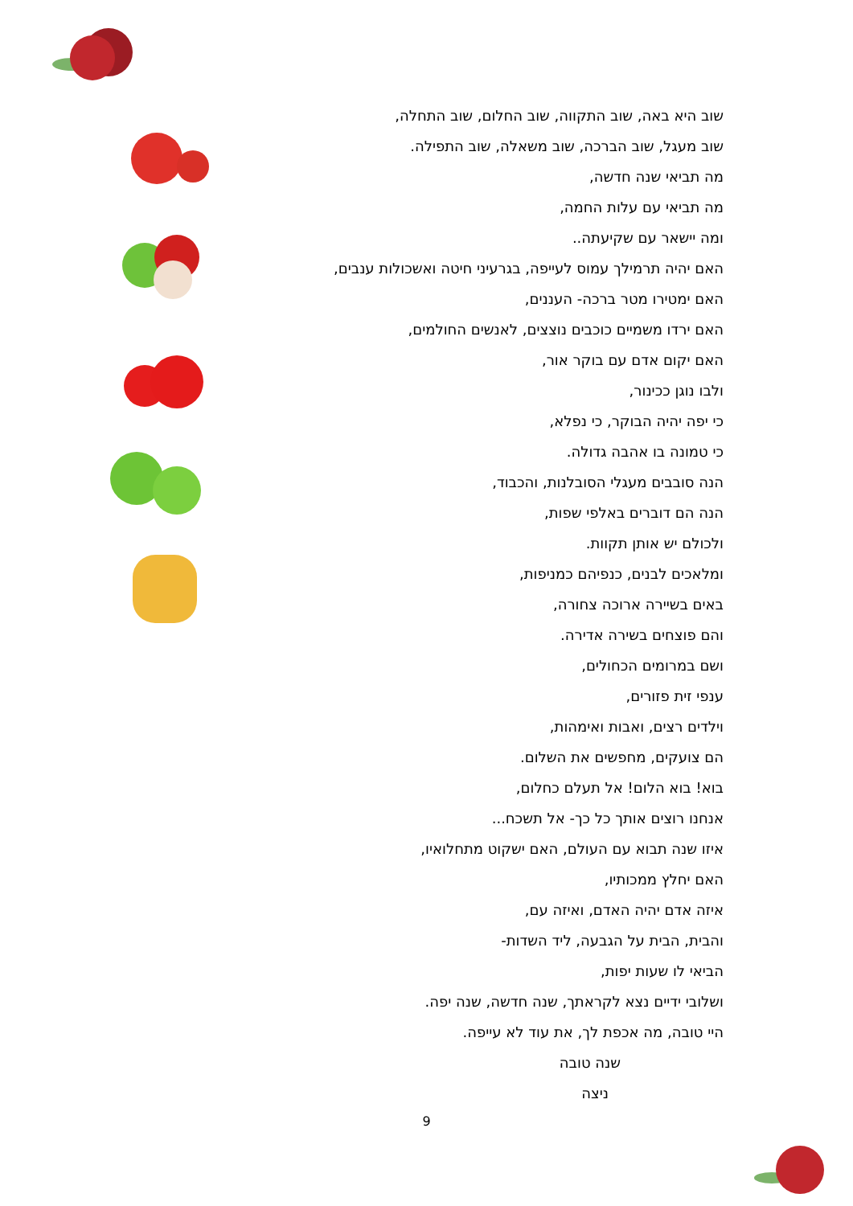שוב היא באה, שוב התקווה, שוב החלום, שוב התחלה,
שוב מעגל, שוב הברכה, שוב משאלה, שוב התפילה.
מה תביאי שנה חדשה,
מה תביאי עם עלות החמה,
ומה יישאר עם שקיעתה..
האם יהיה תרמילך עמוס לעייפה, בגרעיני חיטה ואשכולות ענבים,
האם ימטירו מטר ברכה- העננים,
האם ירדו משמיים כוכבים נוצצים, לאנשים החולמים,
האם יקום אדם עם בוקר אור,
ולבו נוגן ככינור,
כי יפה יהיה הבוקר, כי נפלא,
כי טמונה בו אהבה גדולה.
הנה סובבים מעגלי הסובלנות, והכבוד,
הנה הם דוברים באלפי שפות,
ולכולם יש אותן תקוות.
ומלאכים לבנים, כנפיהם כמניפות,
באים בשיירה ארוכה צחורה,
והם פוצחים בשירה אדירה.
ושם במרומים הכחולים,
ענפי זית פזורים,
וילדים רצים, ואבות ואימהות,
הם צועקים, מחפשים את השלום.
בוא! בוא הלום! אל תעלם כחלום,
אנחנו רוצים אותך כל כך- אל תשכח...
איזו שנה תבוא עם העולם, האם ישקוט מתחלואיו,
האם יחלץ ממכותיו,
איזה אדם יהיה האדם, ואיזה עם,
והבית, הבית על הגבעה, ליד השדות-
הביאי לו שעות יפות,
ושלובי ידיים נצא לקראתך, שנה חדשה, שנה יפה.
היי טובה, מה אכפת לך, את עוד לא עייפה.
שנה טובה
ניצה
9